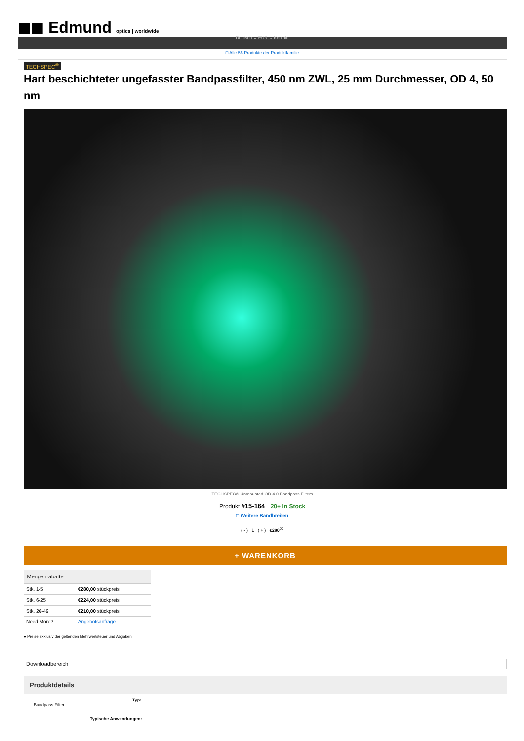◼◼ Edmund optics | worldwide
Deutsch ⌄ EUR ⌄ Kontakt
□ Alle 56 Produkte der Produktfamilie
TECHSPEC<sup>®</sup>
Hart beschichteter ungefasster Bandpassfilter, 450 nm ZWL, 25 mm Durchmesser, OD 4, 50 nm
TECHSPEC® Unmounted OD 4.0 Bandpass Filters
Produkt #15-164 20+ In Stock
□ Weitere Bandbreiten
( - ) 1 ( + ) €280<sup>00</sup>
+ WARENKORB
| Mengenrabatte | |
| --- | --- |
| Stk. 1-5 | €280,00 stückpreis |
| Stk. 6-25 | €224,00 stückpreis |
| Stk. 26-49 | €210,00 stückpreis |
| Need More? | Angebotsanfrage |
● Preise exklusiv der geltenden Mehrwertsteuer und Abgaben
Downloadbereich
Produktdetails
Typ:
Bandpass Filter
Typische Anwendungen: